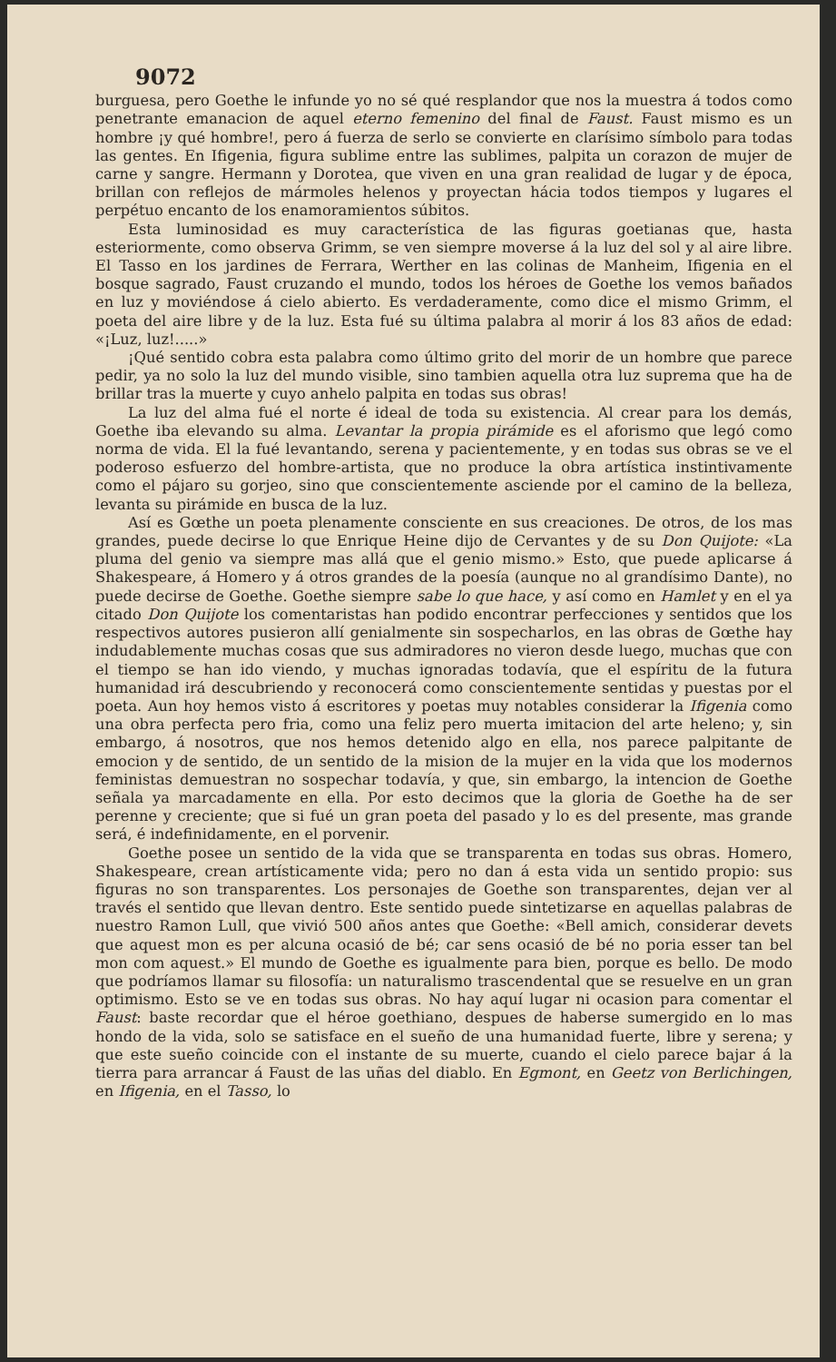9072
burguesa, pero Goethe le infunde yo no sé qué resplandor que nos la muestra á todos como penetrante emanacion de aquel eterno femenino del final de Faust. Faust mismo es un hombre ¡y qué hombre!, pero á fuerza de serlo se convierte en clarísimo símbolo para todas las gentes. En Ifigenia, figura sublime entre las sublimes, palpita un corazon de mujer de carne y sangre. Hermann y Dorotea, que viven en una gran realidad de lugar y de época, brillan con reflejos de mármoles helenos y proyectan hácia todos tiempos y lugares el perpétuo encanto de los enamoramientos súbitos.
Esta luminosidad es muy característica de las figuras goetianas que, hasta esteriormente, como observa Grimm, se ven siempre moverse á la luz del sol y al aire libre. El Tasso en los jardines de Ferrara, Werther en las colinas de Manheim, Ifigenia en el bosque sagrado, Faust cruzando el mundo, todos los héroes de Goethe los vemos bañados en luz y moviéndose á cielo abierto. Es verdaderamente, como dice el mismo Grimm, el poeta del aire libre y de la luz. Esta fué su última palabra al morir á los 83 años de edad: «¡Luz, luz!.....»
¡Qué sentido cobra esta palabra como último grito del morir de un hombre que parece pedir, ya no solo la luz del mundo visible, sino tambien aquella otra luz suprema que ha de brillar tras la muerte y cuyo anhelo palpita en todas sus obras!
La luz del alma fué el norte é ideal de toda su existencia. Al crear para los demás, Goethe iba elevando su alma. Levantar la propia pirámide es el aforismo que legó como norma de vida. El la fué levantando, serena y pacientemente, y en todas sus obras se ve el poderoso esfuerzo del hombre-artista, que no produce la obra artística instintivamente como el pájaro su gorjeo, sino que conscientemente asciende por el camino de la belleza, levanta su pirámide en busca de la luz.
Así es Gœthe un poeta plenamente consciente en sus creaciones. De otros, de los mas grandes, puede decirse lo que Enrique Heine dijo de Cervantes y de su Don Quijote: «La pluma del genio va siempre mas allá que el genio mismo.» Esto, que puede aplicarse á Shakespeare, á Homero y á otros grandes de la poesía (aunque no al grandísimo Dante), no puede decirse de Goethe. Goethe siempre sabe lo que hace, y así como en Hamlet y en el ya citado Don Quijote los comentaristas han podido encontrar perfecciones y sentidos que los respectivos autores pusieron allí genialmente sin sospecharlos, en las obras de Gœthe hay indudablemente muchas cosas que sus admiradores no vieron desde luego, muchas que con el tiempo se han ido viendo, y muchas ignoradas todavía, que el espíritu de la futura humanidad irá descubriendo y reconocerá como conscientemente sentidas y puestas por el poeta. Aun hoy hemos visto á escritores y poetas muy notables considerar la Ifigenia como una obra perfecta pero fria, como una feliz pero muerta imitacion del arte heleno; y, sin embargo, á nosotros, que nos hemos detenido algo en ella, nos parece palpitante de emocion y de sentido, de un sentido de la mision de la mujer en la vida que los modernos feministas demuestran no sospechar todavía, y que, sin embargo, la intencion de Goethe señala ya marcadamente en ella. Por esto decimos que la gloria de Goethe ha de ser perenne y creciente; que si fué un gran poeta del pasado y lo es del presente, mas grande será, é indefinidamente, en el porvenir.
Goethe posee un sentido de la vida que se transparenta en todas sus obras. Homero, Shakespeare, crean artísticamente vida; pero no dan á esta vida un sentido propio: sus figuras no son transparentes. Los personajes de Goethe son transparentes, dejan ver al través el sentido que llevan dentro. Este sentido puede sintetizarse en aquellas palabras de nuestro Ramon Lull, que vivió 500 años antes que Goethe: «Bell amich, considerar devets que aquest mon es per alcuna ocasió de bé; car sens ocasió de bé no poria esser tan bel mon com aquest.» El mundo de Goethe es igualmente para bien, porque es bello. De modo que podríamos llamar su filosofía: un naturalismo trascendental que se resuelve en un gran optimismo. Esto se ve en todas sus obras. No hay aquí lugar ni ocasion para comentar el Faust: baste recordar que el héroe goethiano, despues de haberse sumergido en lo mas hondo de la vida, solo se satisface en el sueño de una humanidad fuerte, libre y serena; y que este sueño coincide con el instante de su muerte, cuando el cielo parece bajar á la tierra para arrancar á Faust de las uñas del diablo. En Egmont, en Geetz von Berlichingen, en Ifigenia, en el Tasso, lo